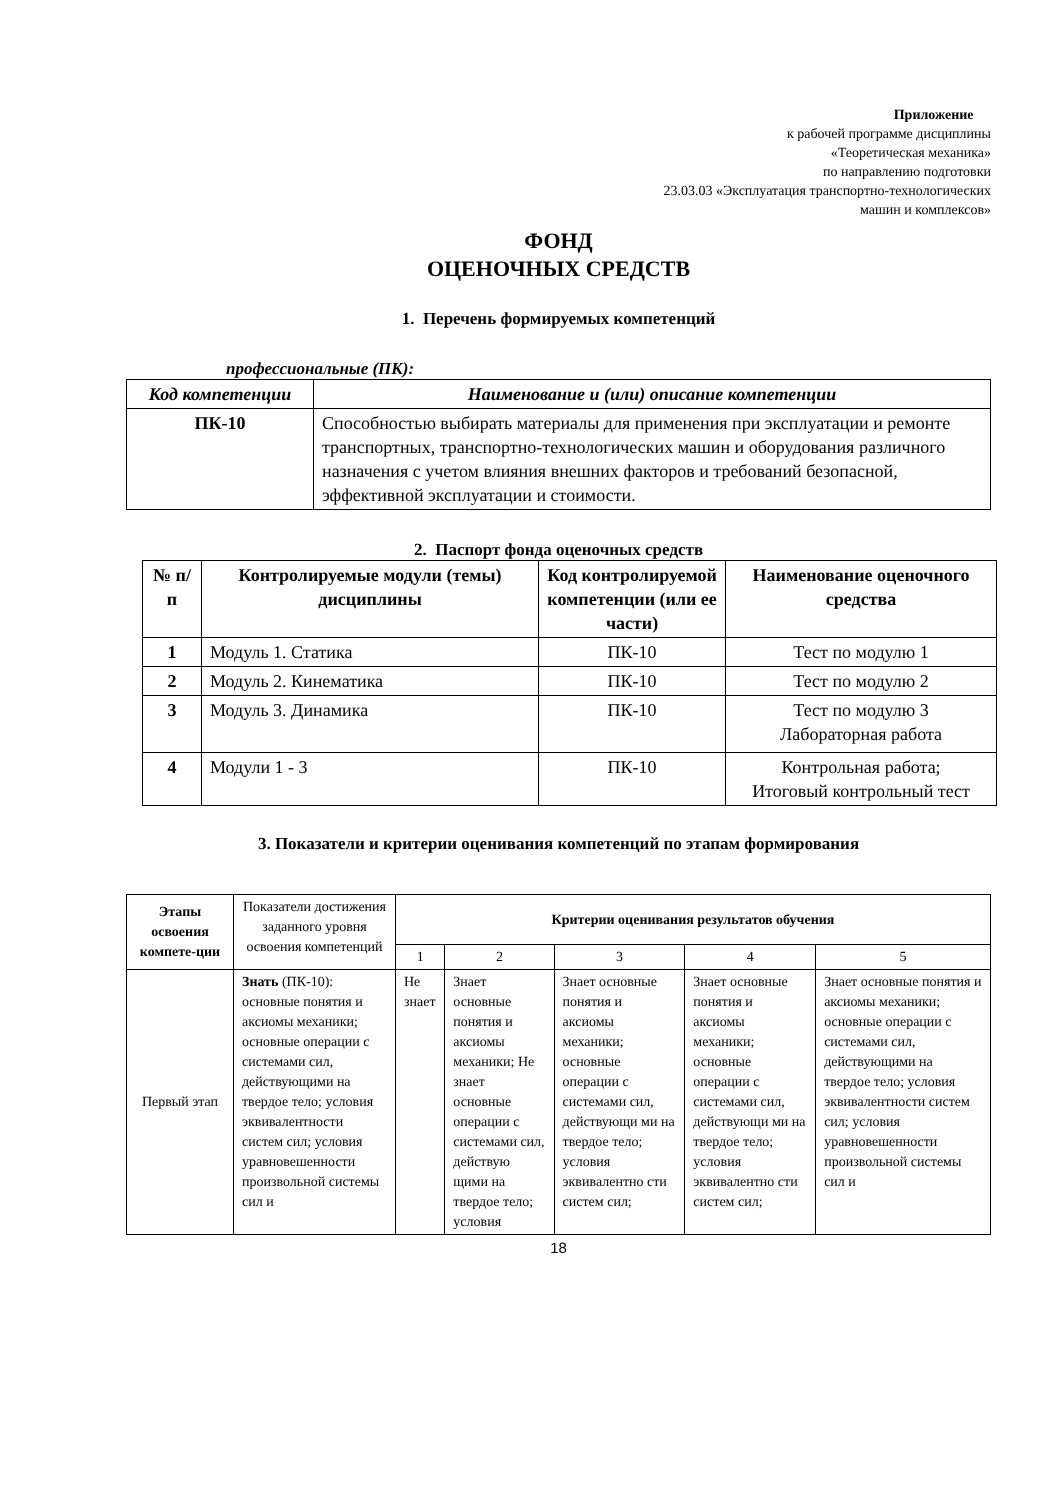Приложение
к рабочей программе дисциплины
«Теоретическая механика»
по направлению подготовки
23.03.03 «Эксплуатация транспортно-технологических
машин и комплексов»
ФОНД
ОЦЕНОЧНЫХ СРЕДСТВ
1. Перечень формируемых компетенций
профессиональные (ПК):
| Код компетенции | Наименование и (или) описание компетенции |
| --- | --- |
| ПК-10 | Способностью выбирать материалы для применения при эксплуатации и ремонте транспортных, транспортно-технологических машин и оборудования различного назначения с учетом влияния внешних факторов и требований безопасной, эффективной эксплуатации и стоимости. |
2. Паспорт фонда оценочных средств
| № п/п | Контролируемые модули (темы) дисциплины | Код контролируемой компетенции (или ее части) | Наименование оценочного средства |
| --- | --- | --- | --- |
| 1 | Модуль 1. Статика | ПК-10 | Тест по модулю 1 |
| 2 | Модуль 2. Кинематика | ПК-10 | Тест по модулю 2 |
| 3 | Модуль 3. Динамика | ПК-10 | Тест по модулю 3 Лабораторная работа |
| 4 | Модули 1 - 3 | ПК-10 | Контрольная работа; Итоговый контрольный тест |
3. Показатели и критерии оценивания компетенций по этапам формирования
| Этапы освоения компете-ции | Показатели достижения заданного уровня освоения компетенций | Критерии оценивания результатов обучения | | | | |
| | | 1 | 2 | 3 | 4 | 5 |
| Первый этап | Знать (ПК-10): основные понятия и аксиомы механики; основные операции с системами сил, действующими на твердое тело; условия эквивалентности систем сил; условия уравновешенности произвольной системы сил и | Не знает | Знает основные понятия и аксиомы механики; Не знает основные операции с системами сил, действую щими на твердое тело; условия | Знает основные понятия и аксиомы механики; основные операции с системами сил, действующи ми на твердое тело; условия эквивалентно сти систем сил; | Знает основные понятия и аксиомы механики; основные операции с системами сил, действующи ми на твердое тело; условия эквивалентно сти систем сил; | Знает основные понятия и аксиомы механики; основные операции с системами сил, действующими на твердое тело; условия эквивалентности систем сил; условия уравновешенности произвольной системы сил и |
18